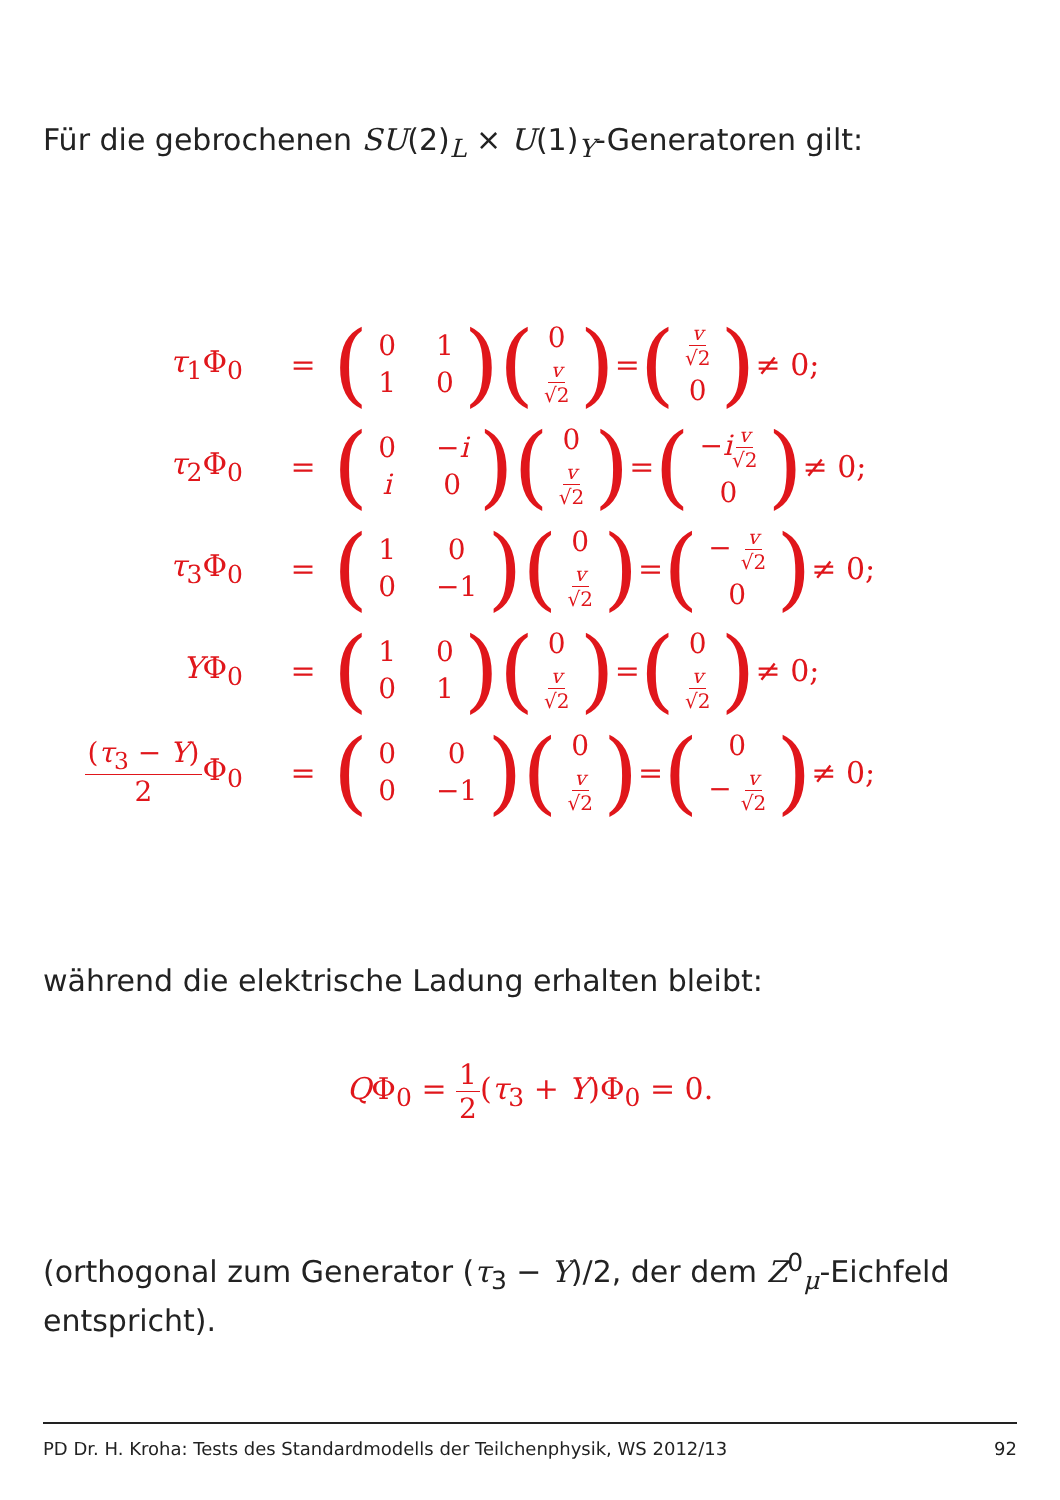Für die gebrochenen SU(2)<sub>L</sub> × U(1)<sub>Y</sub>-Generatoren gilt:
τ<sub>1</sub>Φ<sub>0</sub> =
(0110) (0
v √2) = (v √2
0) ≠ 0;
τ<sub>2</sub>Φ<sub>0</sub> =
(0 −i i 0) (0
v √2) = (−iv √2
0) ≠ 0;
τ<sub>3</sub>Φ<sub>0</sub> =
(100 −1) (0
v √2) = (− v √2
0) ≠ 0;
YΦ<sub>0</sub> =
(1001) (0
v √2) = (0
v √2) ≠ 0;
(τ<sub>3</sub> − Y) 2 Φ<sub>0</sub>
=
(000 −1) (0
v √2) = (0
− v √2) ≠ 0;
während die elektrische Ladung erhalten bleibt:
QΦ<sub>0</sub> = 1 2(τ<sub>3</sub> + Y)Φ<sub>0</sub> = 0.
(orthogonal zum Generator (τ<sub>3</sub> − Y)/2, der dem Z<sup>0</sup><sub>μ</sub>-Eichfeld entspricht).
PD Dr. H. Kroha: Tests des Standardmodells der Teilchenphysik, WS 2012/13 92